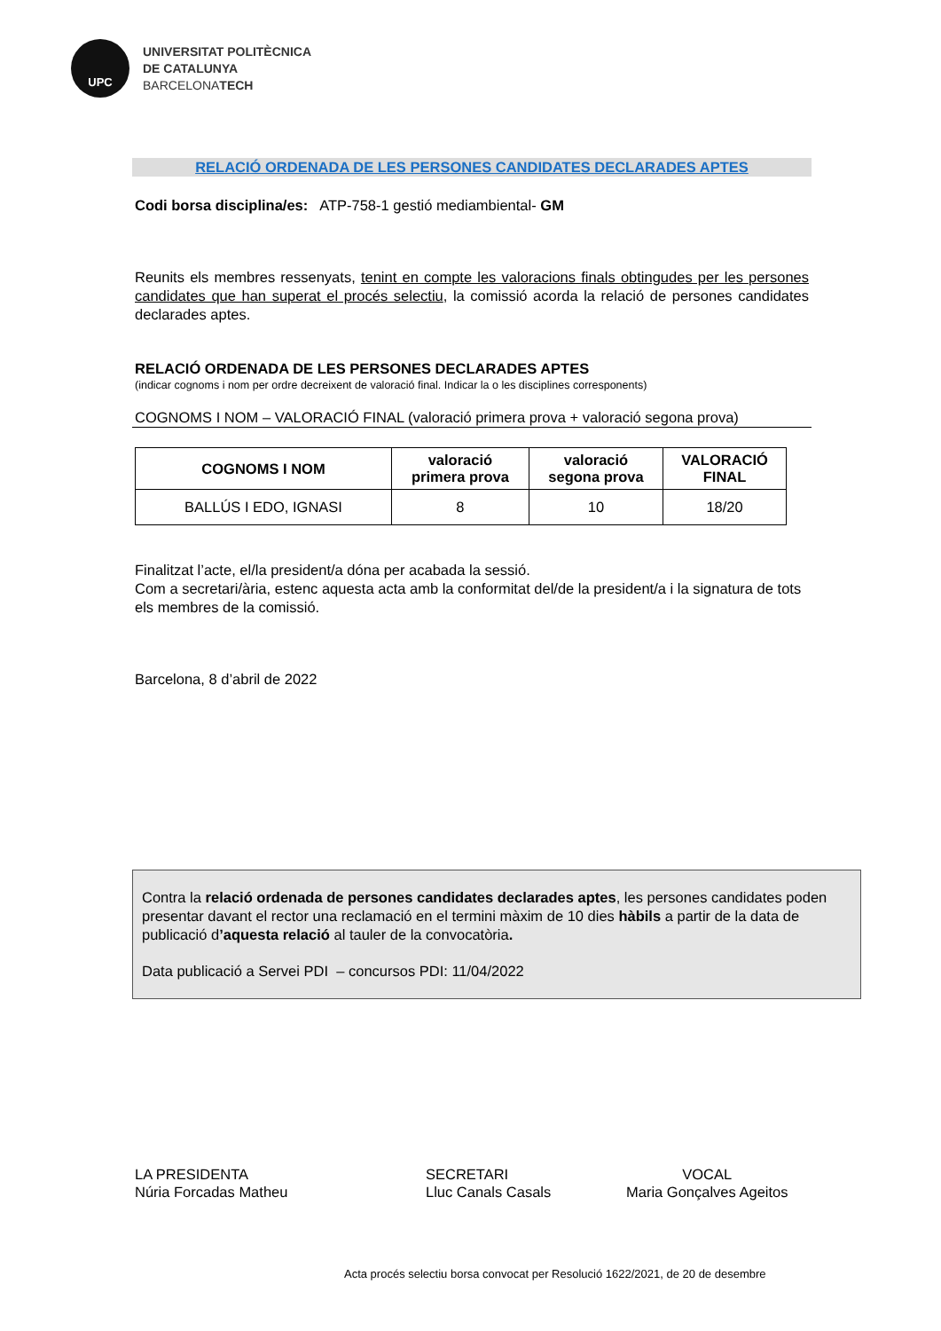UPC
UNIVERSITAT POLITÈCNICA
DE CATALUNYA
BARCELONATECH
RELACIÓ ORDENADA DE LES PERSONES CANDIDATES DECLARADES APTES
Codi borsa disciplina/es: ATP-758-1 gestió mediambiental- GM
Reunits els membres ressenyats, tenint en compte les valoracions finals obtingudes per les persones candidates que han superat el procés selectiu, la comissió acorda la relació de persones candidates declarades aptes.
RELACIÓ ORDENADA DE LES PERSONES DECLARADES APTES
(indicar cognoms i nom per ordre decreixent de valoració final. Indicar la o les disciplines corresponents)
COGNOMS I NOM – VALORACIÓ FINAL (valoració primera prova + valoració segona prova)
| COGNOMS I NOM | valoració primera prova | valoració segona prova | VALORACIÓ FINAL |
| --- | --- | --- | --- |
| BALLÚS I EDO, IGNASI | 8 | 10 | 18/20 |
Finalitzat l’acte, el/la president/a dóna per acabada la sessió.
Com a secretari/ària, estenc aquesta acta amb la conformitat del/de la president/a i la signatura de tots els membres de la comissió.
Barcelona, 8 d’abril de 2022
Contra la relació ordenada de persones candidates declarades aptes, les persones candidates poden presentar davant el rector una reclamació en el termini màxim de 10 dies hàbils a partir de la data de publicació d’aquesta relació al tauler de la convocatòria.
Data publicació a Servei PDI – concursos PDI: 11/04/2022
LA PRESIDENTA
Núria Forcadas Matheu
SECRETARI
Lluc Canals Casals
VOCAL
Maria Gonçalves Ageitos
Acta procés selectiu borsa convocat per Resolució 1622/2021, de 20 de desembre